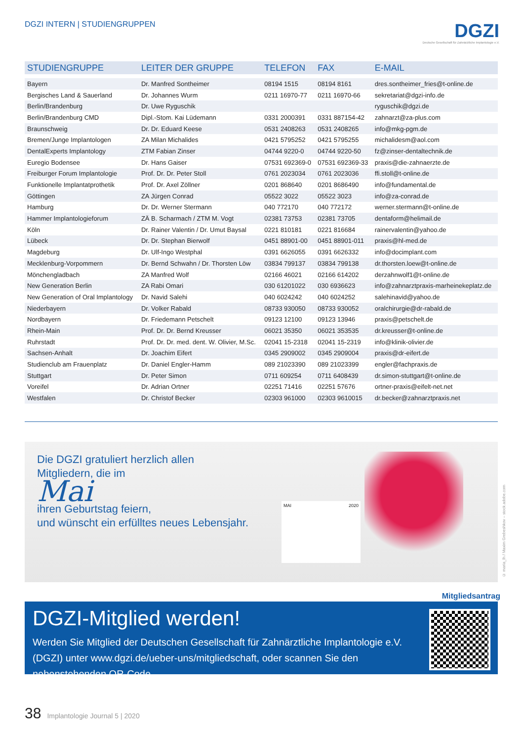DGZI INTERN | STUDIENGRUPPEN
DGZI
Deutsche Gesellschaft für Zahnärztliche Implantologie e.V.
| STUDIENGRUPPE | LEITER DER GRUPPE | TELEFON | FAX | E-MAIL |
| --- | --- | --- | --- | --- |
| Bayern | Dr. Manfred Sontheimer | 08194 1515 | 08194 8161 | dres.sontheimer_fries@t-online.de |
| Bergisches Land & Sauerland | Dr. Johannes Wurm | 0211 16970-77 | 0211 16970-66 | sekretariat@dgzi-info.de |
| Berlin/Brandenburg | Dr. Uwe Ryguschik | | | ryguschik@dgzi.de |
| Berlin/Brandenburg CMD | Dipl.-Stom. Kai Lüdemann | 0331 2000391 | 0331 887154-42 | zahnarzt@za-plus.com |
| Braunschweig | Dr. Dr. Eduard Keese | 0531 2408263 | 0531 2408265 | info@mkg-pgm.de |
| Bremen/Junge Implantologen | ZA Milan Michalides | 0421 5795252 | 0421 5795255 | michalidesm@aol.com |
| DentalExperts Implantology | ZTM Fabian Zinser | 04744 9220-0 | 04744 9220-50 | fz@zinser-dentaltechnik.de |
| Euregio Bodensee | Dr. Hans Gaiser | 07531 692369-0 | 07531 692369-33 | praxis@die-zahnaerzte.de |
| Freiburger Forum Implantologie | Prof. Dr. Dr. Peter Stoll | 0761 2023034 | 0761 2023036 | ffi.stoll@t-online.de |
| Funktionelle Implantatprothetik | Prof. Dr. Axel Zöllner | 0201 868640 | 0201 8686490 | info@fundamental.de |
| Göttingen | ZA Jürgen Conrad | 05522 3022 | 05522 3023 | info@za-conrad.de |
| Hamburg | Dr. Dr. Werner Stermann | 040 772170 | 040 772172 | werner.stermann@t-online.de |
| Hammer Implantologieforum | ZÄ B. Scharmach / ZTM M. Vogt | 02381 73753 | 02381 73705 | dentaform@helimail.de |
| Köln | Dr. Rainer Valentin / Dr. Umut Baysal | 0221 810181 | 0221 816684 | rainervalentin@yahoo.de |
| Lübeck | Dr. Dr. Stephan Bierwolf | 0451 88901-00 | 0451 88901-011 | praxis@hl-med.de |
| Magdeburg | Dr. Ulf-Ingo Westphal | 0391 6626055 | 0391 6626332 | info@docimplant.com |
| Mecklenburg-Vorpommern | Dr. Bernd Schwahn / Dr. Thorsten Löw | 03834 799137 | 03834 799138 | dr.thorsten.loew@t-online.de |
| Mönchengladbach | ZA Manfred Wolf | 02166 46021 | 02166 614202 | derzahnwolf1@t-online.de |
| New Generation Berlin | ZA Rabi Omari | 030 61201022 | 030 6936623 | info@zahnarztpraxis-marheinekeplatz.de |
| New Generation of Oral Implantology | Dr. Navid Salehi | 040 6024242 | 040 6024252 | salehinavid@yahoo.de |
| Niederbayern | Dr. Volker Rabald | 08733 930050 | 08733 930052 | oralchirurgie@dr-rabald.de |
| Nordbayern | Dr. Friedemann Petschelt | 09123 12100 | 09123 13946 | praxis@petschelt.de |
| Rhein-Main | Prof. Dr. Dr. Bernd Kreusser | 06021 35350 | 06021 353535 | dr.kreusser@t-online.de |
| Ruhrstadt | Prof. Dr. Dr. med. dent. W. Olivier, M.Sc. | 02041 15-2318 | 02041 15-2319 | info@klinik-olivier.de |
| Sachsen-Anhalt | Dr. Joachim Eifert | 0345 2909002 | 0345 2909004 | praxis@dr-eifert.de |
| Studienclub am Frauenplatz | Dr. Daniel Engler-Hamm | 089 21023390 | 089 21023399 | engler@fachpraxis.de |
| Stuttgart | Dr. Peter Simon | 0711 609254 | 0711 6408439 | dr.simon-stuttgart@t-online.de |
| Voreifel | Dr. Adrian Ortner | 02251 71416 | 02251 57676 | ortner-praxis@eifelt-net.net |
| Westfalen | Dr. Christof Becker | 02303 961000 | 02303 9610015 | dr.becker@zahnarztpraxis.net |
Die DGZI gratuliert herzlich allen
Mitgliedern, die im
Mai
ihren Geburtstag feiern,
und wünscht ein erfülltes neues Lebensjahr.
MAI 2020
© maria_lh / Maxim Grebeshkov – stock.adobe.com
Mitgliedsantrag
DGZI-Mitglied werden!
Werden Sie Mitglied der Deutschen Gesellschaft für Zahnärztliche Implantologie e.V. (DGZI) unter www.dgzi.de/ueber-uns/mitgliedschaft, oder scannen Sie den nebenstehenden QR-Code.
38 Implantologie Journal 5 | 2020